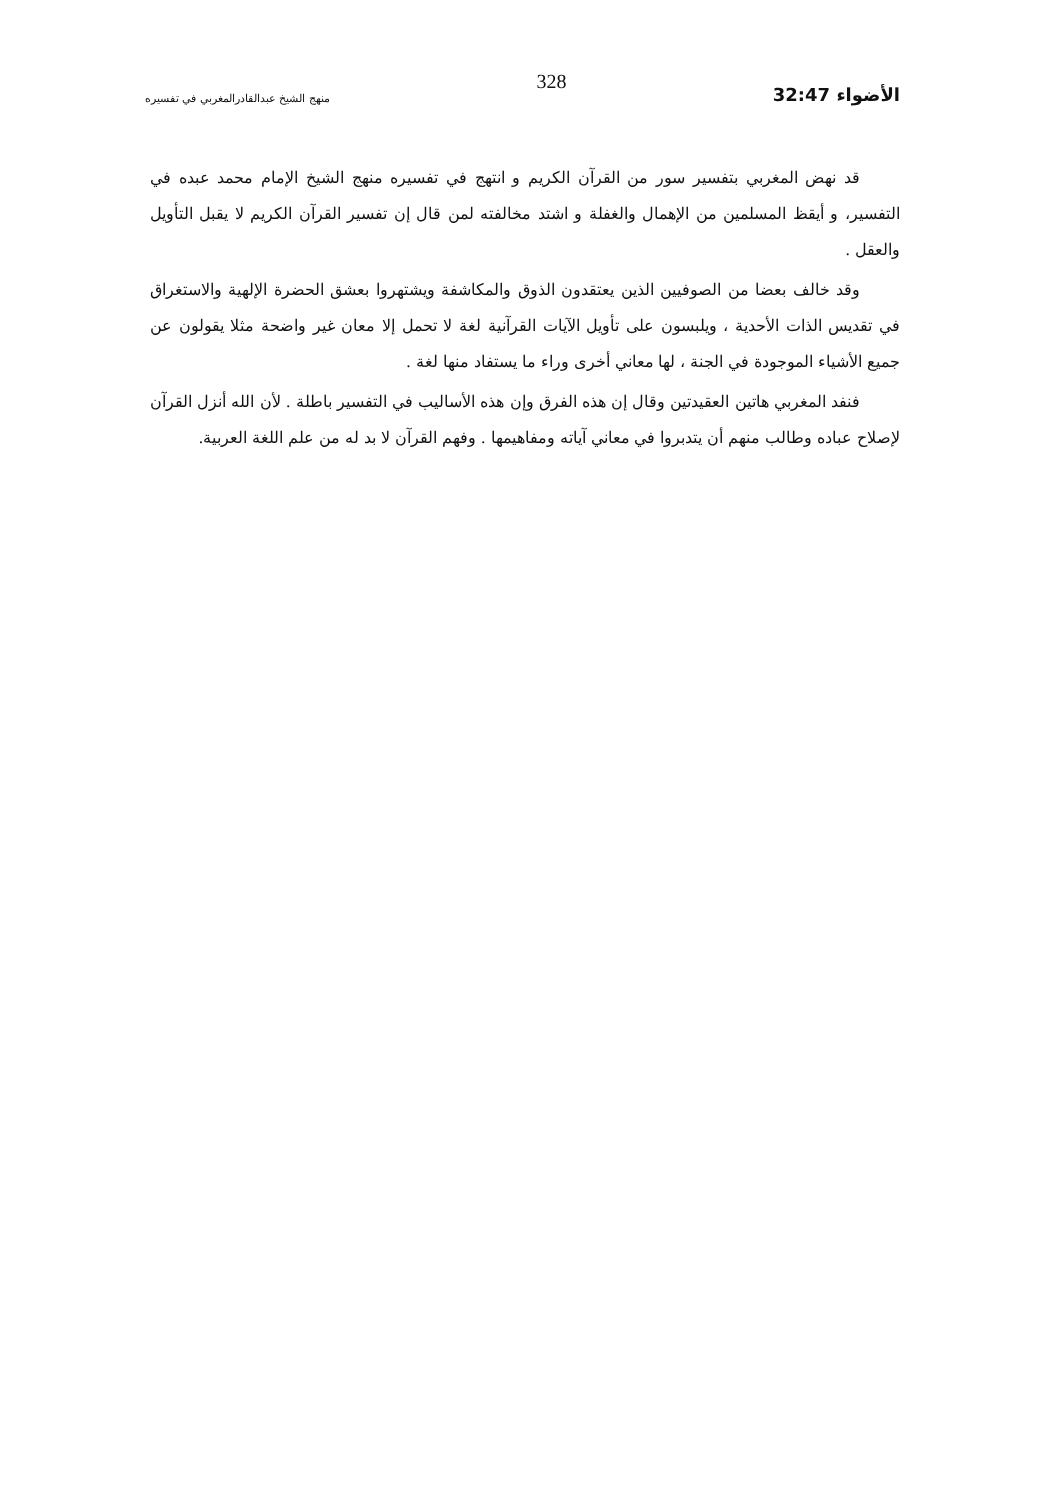الأضواء 32:47
328
منهج الشيخ عبدالقادرالمغربي في تفسيره
قد نهض المغربي بتفسير سور من القرآن الكريم و انتهج في تفسيره منهج الشيخ الإمام محمد عبده في التفسير، و أيقظ المسلمين من الإهمال والغفلة و اشتد مخالفته لمن قال إن تفسير القرآن الكريم لا يقبل التأويل والعقل .
وقد خالف بعضا من الصوفيين الذين يعتقدون الذوق والمكاشفة ويشتهروا بعشق الحضرة الإلهية والاستغراق في تقديس الذات الأحدية ، ويلبسون على تأويل الآيات القرآنية لغة لا تحمل إلا معان غير واضحة مثلا يقولون عن جميع الأشياء الموجودة في الجنة ، لها معاني أخرى وراء ما يستفاد منها لغة .
فنفد المغربي هاتين العقيدتين وقال إن هذه الفرق وإن هذه الأساليب في التفسير باطلة . لأن الله أنزل القرآن لإصلاح عباده وطالب منهم أن يتدبروا في معاني آياته ومفاهيمها . وفهم القرآن لا بد له من علم اللغة العربية.